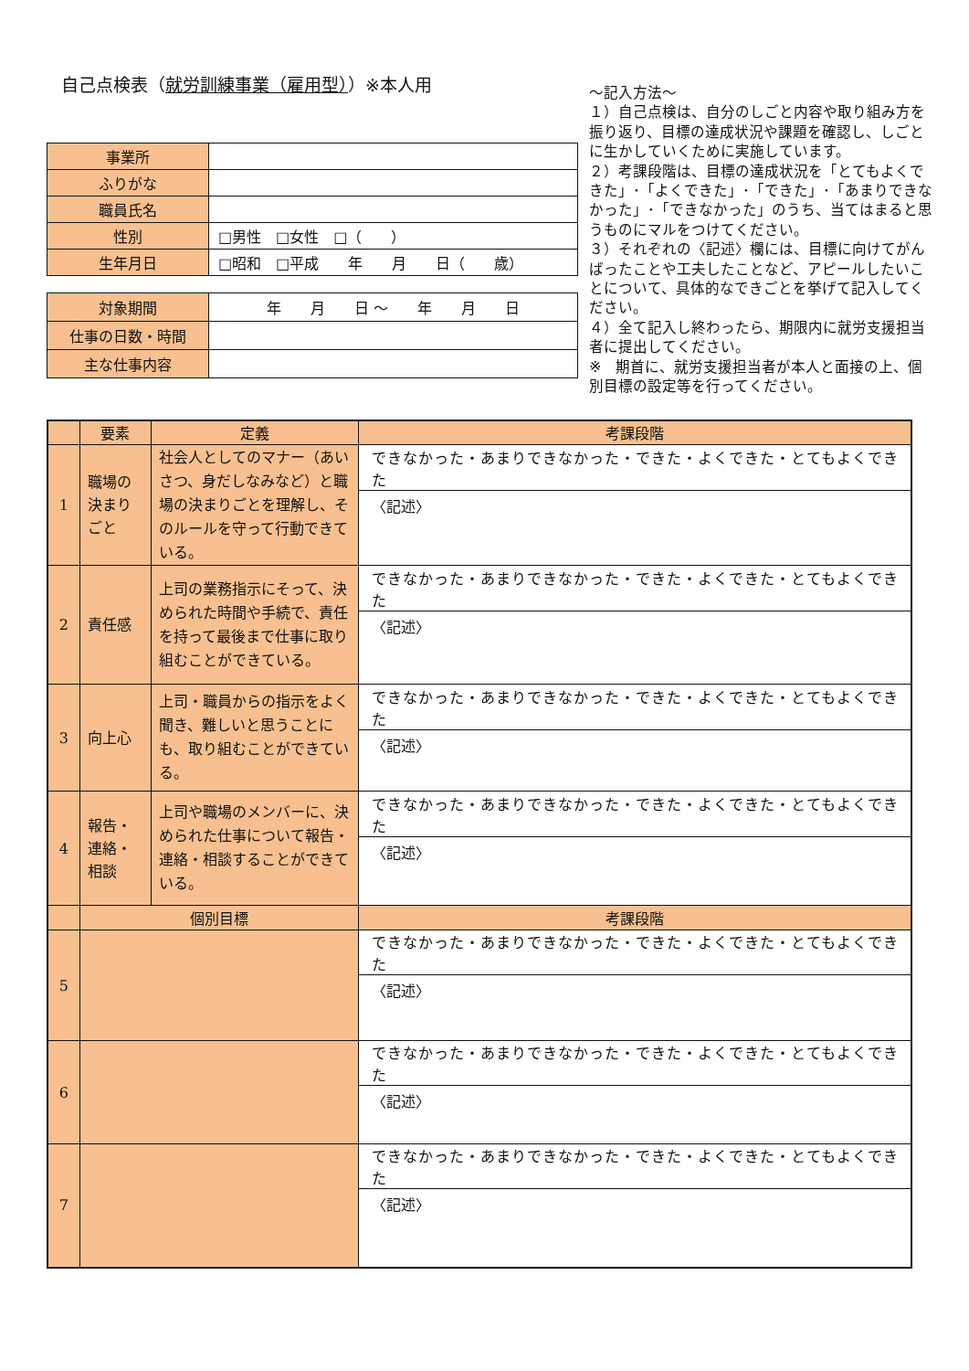自己点検表（就労訓練事業（雇用型））※本人用
| 事業所 | |
| ふりがな | |
| 職員氏名 | |
| 性別 | □男性 □女性 □（ ） |
| 生年月日 | □昭和 □平成 年 月 日（ 歳） |
| 対象期間 | 年 月 日 ～ 年 月 日 |
| 仕事の日数・時間 | |
| 主な仕事内容 | |
～記入方法～
１）自己点検は、自分のしごと内容や取り組み方を振り返り、目標の達成状況や課題を確認し、しごとに生かしていくために実施しています。
２）考課段階は、目標の達成状況を「とてもよくできた」･「よくできた」･「できた」･「あまりできなかった」･「できなかった」のうち、当てはまると思うものにマルをつけてください。
３）それぞれの〈記述〉欄には、目標に向けてがんばったことや工夫したことなど、アピールしたいことについて、具体的なできごとを挙げて記入してください。
４）全て記入し終わったら、期限内に就労支援担当者に提出してください。
※　期首に、就労支援担当者が本人と面接の上、個別目標の設定等を行ってください。
| | 要素 | 定義 | 考課段階 |
| 1 | 職場の 決まり ごと | 社会人としてのマナー（あいさつ、身だしなみなど）と職場の決まりごとを理解し、そのルールを守って行動できている。 | できなかった・あまりできなかった・できた・よくできた・とてもよくできた |
| | | | 〈記述〉 |
| 2 | 責任感 | 上司の業務指示にそって、決められた時間や手続で、責任を持って最後まで仕事に取り組むことができている。 | できなかった・あまりできなかった・できた・よくできた・とてもよくできた |
| | | | 〈記述〉 |
| 3 | 向上心 | 上司・職員からの指示をよく聞き、難しいと思うことにも、取り組むことができている。 | できなかった・あまりできなかった・できた・よくできた・とてもよくできた |
| | | | 〈記述〉 |
| 4 | 報告・ 連絡・ 相談 | 上司や職場のメンバーに、決められた仕事について報告・連絡・相談することができている。 | できなかった・あまりできなかった・できた・よくできた・とてもよくできた |
| | | | 〈記述〉 |
| | 個別目標 | | 考課段階 |
| 5 | | | できなかった・あまりできなかった・できた・よくできた・とてもよくできた |
| | | | 〈記述〉 |
| 6 | | | できなかった・あまりできなかった・できた・よくできた・とてもよくできた |
| | | | 〈記述〉 |
| 7 | | | できなかった・あまりできなかった・できた・よくできた・とてもよくできた |
| | | | 〈記述〉 |